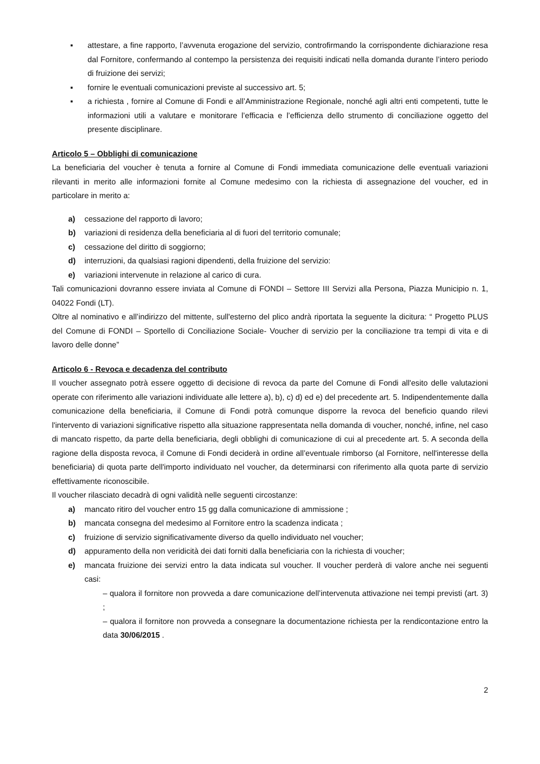▪ attestare, a fine rapporto, l’avvenuta erogazione del servizio, controfirmando la corrispondente dichiarazione resa dal Fornitore, confermando al contempo la persistenza dei requisiti indicati nella domanda durante l’intero periodo di fruizione dei servizi;
▪ fornire le eventuali comunicazioni previste al successivo art. 5;
▪ a richiesta , fornire al Comune di Fondi e all’Amministrazione Regionale, nonché agli altri enti competenti, tutte le informazioni utili a valutare e monitorare l’efficacia e l’efficienza dello strumento di conciliazione oggetto del presente disciplinare.
Articolo 5 – Obblighi di comunicazione
La beneficiaria del voucher è tenuta a fornire al Comune di Fondi immediata comunicazione delle eventuali variazioni rilevanti in merito alle informazioni fornite al Comune medesimo con la richiesta di assegnazione del voucher, ed in particolare in merito a:
a) cessazione del rapporto di lavoro;
b) variazioni di residenza della beneficiaria al di fuori del territorio comunale;
c) cessazione del diritto di soggiorno;
d) interruzioni, da qualsiasi ragioni dipendenti, della fruizione del servizio:
e) variazioni intervenute in relazione al carico di cura.
Tali comunicazioni dovranno essere inviata al Comune di FONDI – Settore III Servizi alla Persona, Piazza Municipio n. 1, 04022 Fondi (LT).
Oltre al nominativo e all’indirizzo del mittente, sull'esterno del plico andrà riportata la seguente la dicitura: “ Progetto PLUS del Comune di FONDI – Sportello di Conciliazione Sociale- Voucher di servizio per la conciliazione tra tempi di vita e di lavoro delle donne”
Articolo 6 - Revoca e decadenza del contributo
Il voucher assegnato potrà essere oggetto di decisione di revoca da parte del Comune di Fondi all'esito delle valutazioni operate con riferimento alle variazioni individuate alle lettere a), b), c) d) ed e) del precedente art. 5. Indipendentemente dalla comunicazione della beneficiaria, il Comune di Fondi potrà comunque disporre la revoca del beneficio quando rilevi l'intervento di variazioni significative rispetto alla situazione rappresentata nella domanda di voucher, nonché, infine, nel caso di mancato rispetto, da parte della beneficiaria, degli obblighi di comunicazione di cui al precedente art. 5. A seconda della ragione della disposta revoca, il Comune di Fondi deciderà in ordine all’eventuale rimborso (al Fornitore, nell'interesse della beneficiaria) di quota parte dell'importo individuato nel voucher, da determinarsi con riferimento alla quota parte di servizio effettivamente riconoscibile.
Il voucher rilasciato decadrà di ogni validità nelle seguenti circostanze:
a) mancato ritiro del voucher entro 15 gg dalla comunicazione di ammissione ;
b) mancata consegna del medesimo al Fornitore entro la scadenza indicata ;
c) fruizione di servizio significativamente diverso da quello individuato nel voucher;
d) appuramento della non veridicità dei dati forniti dalla beneficiaria con la richiesta di voucher;
e) mancata fruizione dei servizi entro la data indicata sul voucher. Il voucher perderà di valore anche nei seguenti casi:
– qualora il fornitore non provveda a dare comunicazione dell’intervenuta attivazione nei tempi previsti (art. 3) ;
– qualora il fornitore non provveda a consegnare la documentazione richiesta per la rendicontazione entro la data 30/06/2015 .
2